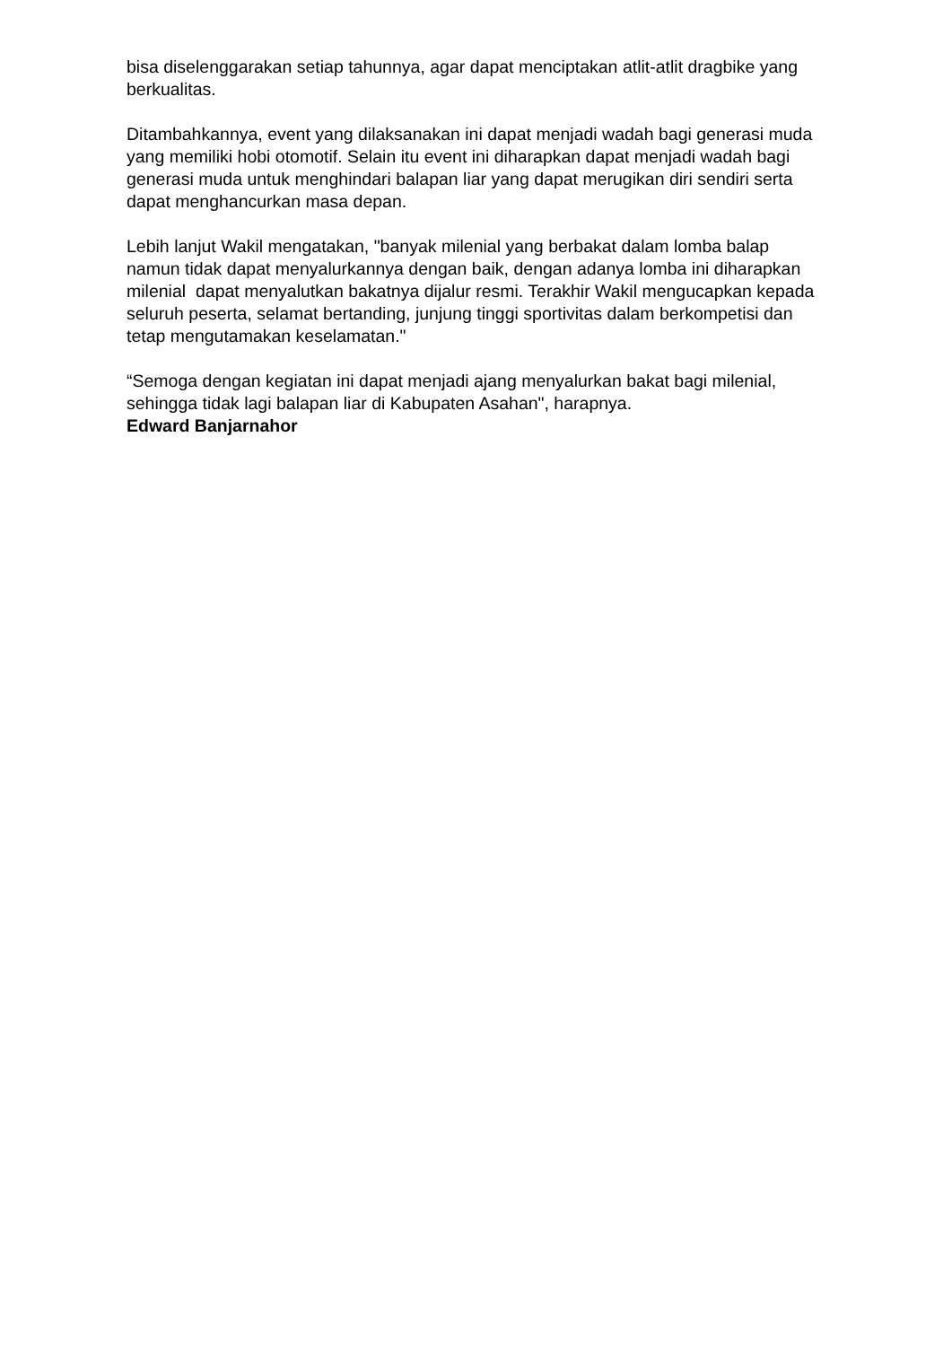bisa diselenggarakan setiap tahunnya, agar dapat menciptakan atlit-atlit dragbike yang berkualitas.
Ditambahkannya, event yang dilaksanakan ini dapat menjadi wadah bagi generasi muda yang memiliki hobi otomotif. Selain itu event ini diharapkan dapat menjadi wadah bagi generasi muda untuk menghindari balapan liar yang dapat merugikan diri sendiri serta dapat menghancurkan masa depan.
Lebih lanjut Wakil mengatakan, "banyak milenial yang berbakat dalam lomba balap namun tidak dapat menyalurkannya dengan baik, dengan adanya lomba ini diharapkan milenial dapat menyalutkan bakatnya dijalur resmi. Terakhir Wakil mengucapkan kepada seluruh peserta, selamat bertanding, junjung tinggi sportivitas dalam berkompetisi dan tetap mengutamakan keselamatan."
“Semoga dengan kegiatan ini dapat menjadi ajang menyalurkan bakat bagi milenial, sehingga tidak lagi balapan liar di Kabupaten Asahan", harapnya.
Edward Banjarnahor